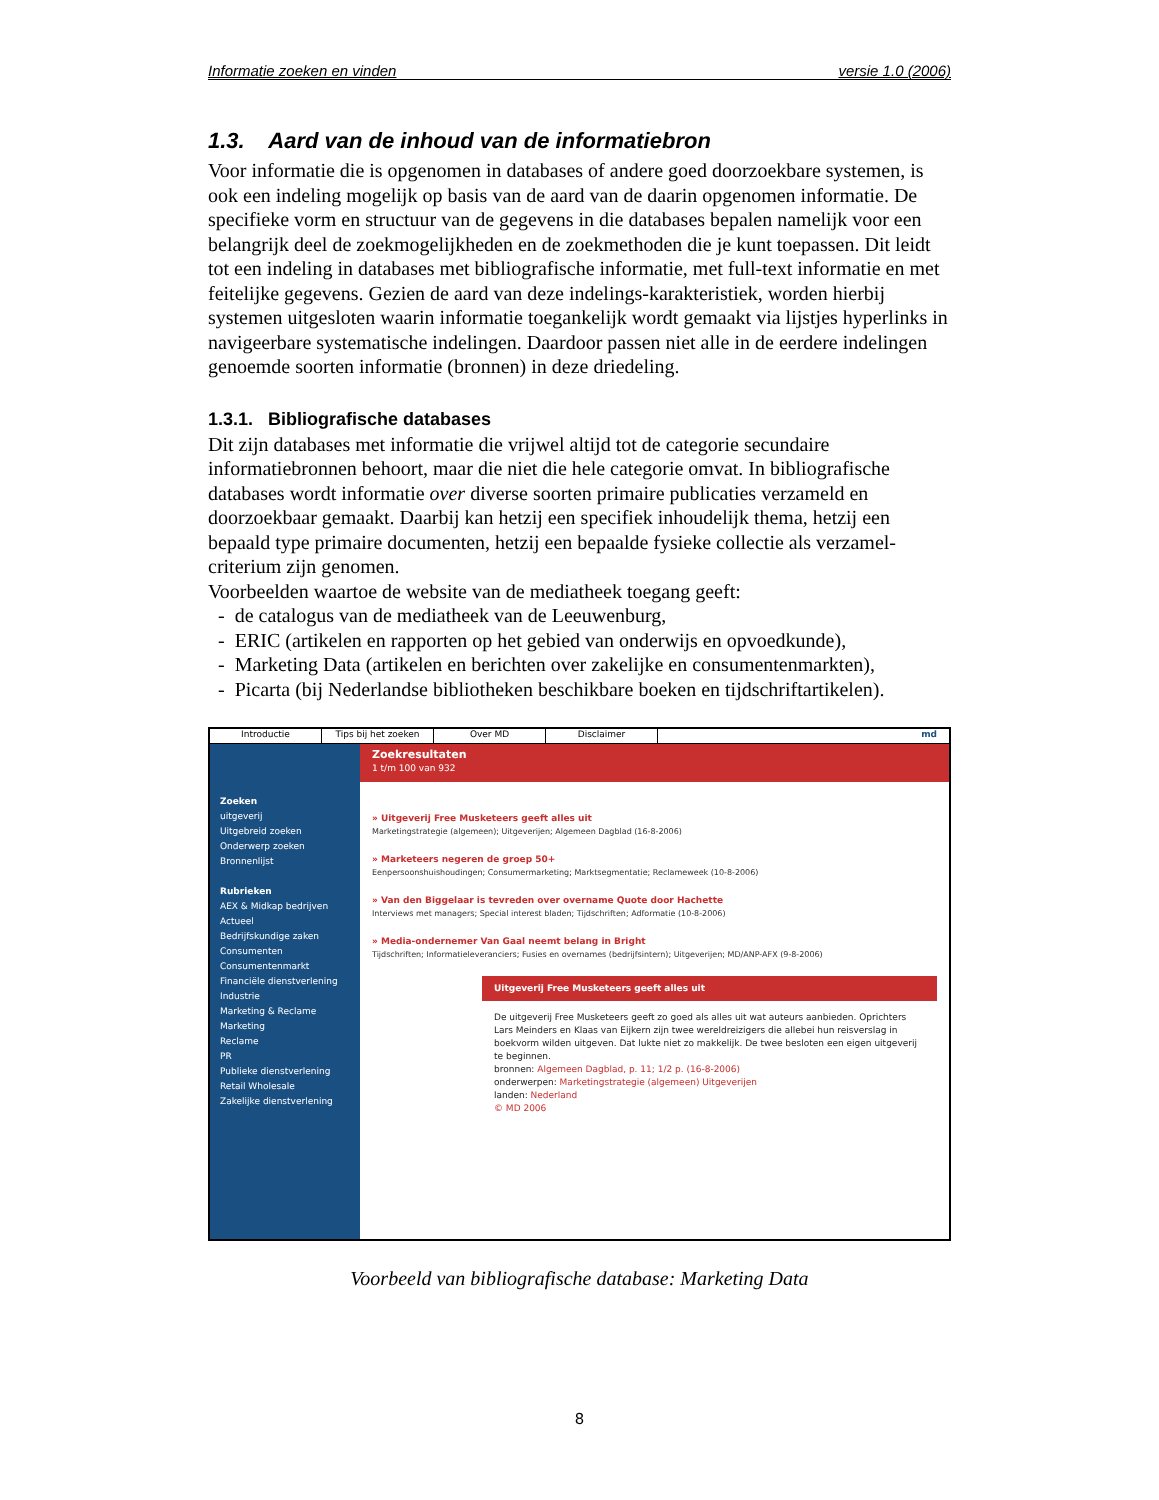Informatie zoeken en vinden versie 1.0 (2006)
1.3. Aard van de inhoud van de informatiebron
Voor informatie die is opgenomen in databases of andere goed doorzoekbare systemen, is ook een indeling mogelijk op basis van de aard van de daarin opgenomen informatie. De specifieke vorm en structuur van de gegevens in die databases bepalen namelijk voor een belangrijk deel de zoekmogelijkheden en de zoekmethoden die je kunt toepassen. Dit leidt tot een indeling in databases met bibliografische informatie, met full-text informatie en met feitelijke gegevens. Gezien de aard van deze indelings-karakteristiek, worden hierbij systemen uitgesloten waarin informatie toegankelijk wordt gemaakt via lijstjes hyperlinks in navigeerbare systematische indelingen. Daardoor passen niet alle in de eerdere indelingen genoemde soorten informatie (bronnen) in deze driedeling.
1.3.1. Bibliografische databases
Dit zijn databases met informatie die vrijwel altijd tot de categorie secundaire informatiebronnen behoort, maar die niet die hele categorie omvat. In bibliografische databases wordt informatie over diverse soorten primaire publicaties verzameld en doorzoekbaar gemaakt. Daarbij kan hetzij een specifiek inhoudelijk thema, hetzij een bepaald type primaire documenten, hetzij een bepaalde fysieke collectie als verzamel-criterium zijn genomen.
Voorbeelden waartoe de website van de mediatheek toegang geeft:
- de catalogus van de mediatheek van de Leeuwenburg,
- ERIC (artikelen en rapporten op het gebied van onderwijs en opvoedkunde),
- Marketing Data (artikelen en berichten over zakelijke en consumentenmarkten),
- Picarta (bij Nederlandse bibliotheken beschikbare boeken en tijdschriftartikelen).
Introductie Tips bij het zoeken Over MD Disclaimer md
Zoeken
uitgeverij
Uitgebreid zoeken
Onderwerp zoeken
Bronnenlijst
Rubrieken
AEX & Midkap bedrijven
Actueel
Bedrijfskundige zaken
Consumenten
Consumentenmarkt
Financiële dienstverlening
Industrie
Marketing & Reclame
Marketing
Reclame
PR
Publieke dienstverlening
Retail Wholesale
Zakelijke dienstverlening
Zoekresultaten
1 t/m 100 van 932
» Uitgeverij Free Musketeers geeft alles uit
Marketingstrategie (algemeen); Uitgeverijen; Algemeen Dagblad (16-8-2006)
» Marketeers negeren de groep 50+
Eenpersoonshuishoudingen; Consumermarketing; Marktsegmentatie; Reclameweek (10-8-2006)
» Van den Biggelaar is tevreden over overname Quote door Hachette
Interviews met managers; Special interest bladen; Tijdschriften; Adformatie (10-8-2006)
» Media-ondernemer Van Gaal neemt belang in Bright
Tijdschriften; Informatieleveranciers; Fusies en overnames (bedrijfsintern); Uitgeverijen; MD/ANP-AFX (9-8-2006)
Uitgeverij Free Musketeers geeft alles uit
De uitgeverij Free Musketeers geeft zo goed als alles uit wat auteurs aanbieden. Oprichters Lars Meinders en Klaas van Eijkern zijn twee wereldreizigers die allebei hun reisverslag in boekvorm wilden uitgeven. Dat lukte niet zo makkelijk. De twee besloten een eigen uitgeverij te beginnen.
bronnen: Algemeen Dagblad, p. 11; 1/2 p. (16-8-2006)
onderwerpen: Marketingstrategie (algemeen) Uitgeverijen
landen: Nederland
© MD 2006
Voorbeeld van bibliografische database: Marketing Data
8